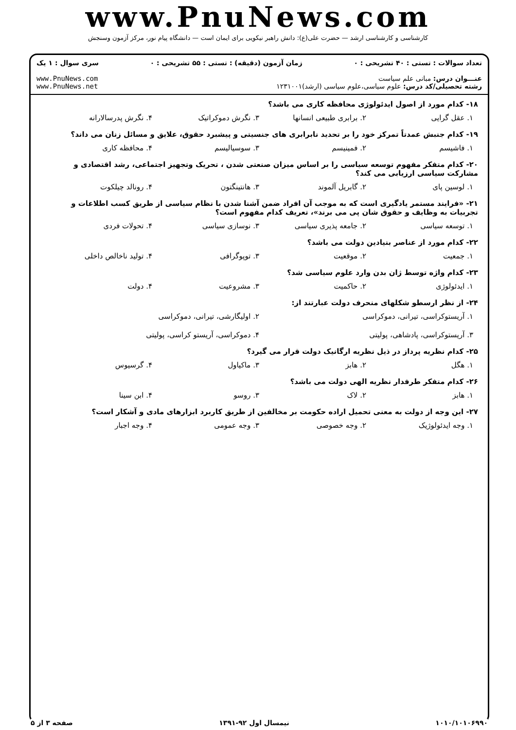www.PnuNews.com
کارشناسی و کارشناسی ارشد — حضرت علی(ع): دانش راهبر نیکویی برای ایمان است — دانشگاه پیام نور، مرکز آزمون وسنجش
تعداد سوالات : تستی : ۴۰ تشریحی : ۰ زمان آزمون (دقیقه) : تستی : ۵۵ تشریحی : ۰ سری سوال : ۱ یک
عنـــوان درس: مبانی علم سیاست
رشته تحصیلی/کد درس: علوم سیاسی،علوم سیاسی (ارشد)۱۲۳۱۰۰۱ www.PnuNews.com
www.PnuNews.net
۱۸- کدام مورد از اصول ایدئولوژی محافظه کاری می باشد؟
۱. عقل گرایی ۲. برابری طبیعی انسانها ۳. نگرش دموکراتیک ۴. نگرش پدرسالارانه
۱۹- کدام جنبش عمدتاً تمرکز خود را بر تحدید نابرابری های جنسیتی و پیشبرد حقوق، علایق و مسائل زنان می داند؟
۱. فاشیسم ۲. فمینیسم ۳. سوسیالیسم ۴. محافظه کاری
۲۰- کدام متفکر مفهوم توسعه سیاسی را بر اساس میزان صنعتی شدن ، تحریک وتجهیز اجتماعی، رشد اقتصادی و مشارکت سیاسی ارزیابی می کند؟
۱. لوسین پای ۲. گابریل آلموند ۳. هانتینگتون ۴. رونالد چیلکوت
۲۱- «فرایند مستمر یادگیری است که به موجب آن افراد ضمن آشنا شدن با نظام سیاسی از طریق کسب اطلاعات و تجربیات به وظایف و حقوق شان پی می برند»، تعریف کدام مفهوم است؟
۱. توسعه سیاسی ۲. جامعه پذیری سیاسی ۳. نوسازی سیاسی ۴. تحولات فردی
۲۲- کدام مورد از عناصر بنیادین دولت می باشد؟
۱. جمعیت ۲. موقعیت ۳. توپوگرافی ۴. تولید ناخالص داخلی
۲۳- کدام واژه توسط ژان بدن وارد علوم سیاسی شد؟
۱. ایدئولوژی ۲. حاکمیت ۳. مشروعیت ۴. دولت
۲۴- از نظر ارسطو شکلهای منحرف دولت عبارتند از:
۱. آریستوکراسی، تیرانی، دموکراسی ۲. اولیگارشی، تیرانی، دموکراسی ۳. آریستوکراسی، پادشاهی، پولیتی ۴. دموکراسی، آریستو کراسی، پولیتی
۲۵- کدام نظریه پرداز در ذیل نظریه ارگانیک دولت قرار می گیرد؟
۱. هگل ۲. هابز ۳. ماکیاول ۴. گرسیوس
۲۶- کدام متفکر طرفدار نظریه الهی دولت می باشد؟
۱. هابز ۲. لاک ۳. روسو ۴. ابن سینا
۲۷- این وجه از دولت به معنی تحمیل اراده حکومت بر مخالفین از طریق کاربرد ابزارهای مادی و آشکار است؟
۱. وجه ایدئولوژیک ۲. وجه خصوصی ۳. وجه عمومی ۴. وجه اجبار
۱۰۱۰/۱۰۱۰۶۹۹۰ نیمسال اول ۹۲-۱۳۹۱ صفحه ۳ از ۵